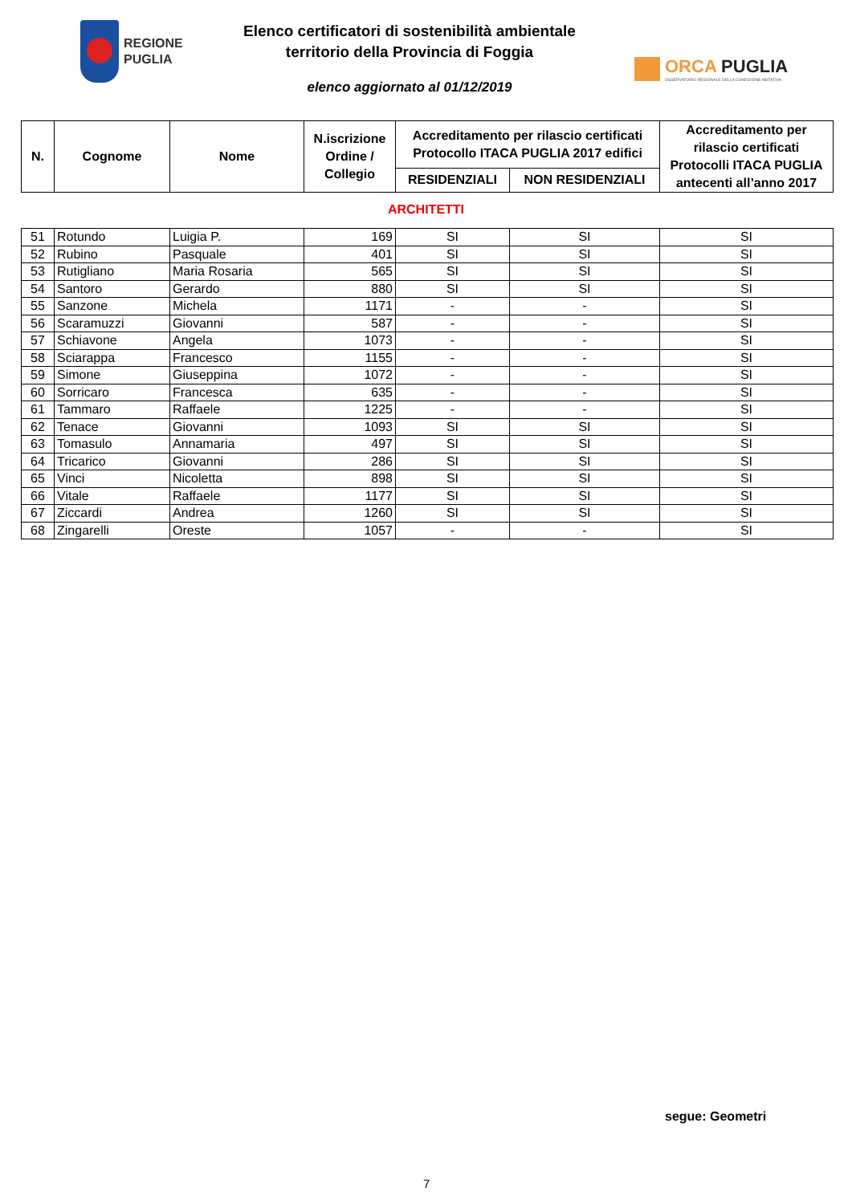REGIONE
PUGLIA
Elenco certificatori di sostenibilità ambientale
territorio della Provincia di Foggia
elenco aggiornato al 01/12/2019
ORCA PUGLIA
OSSERVATORIO REGIONALE DELLA CONDIZIONE ABITATIVA
| N. | Cognome | Nome | N.iscrizione Ordine / Collegio | Accreditamento per rilascio certificati Protocollo ITACA PUGLIA 2017 edifici | | Accreditamento per rilascio certificati Protocolli ITACA PUGLIA antecenti all’anno 2017 |
| --- | --- | --- | --- | --- | --- | --- |
| | | | | RESIDENZIALI | NON RESIDENZIALI | |
ARCHITETTI
| 51 | Rotundo | Luigia P. | 169 | SI | SI | SI |
| 52 | Rubino | Pasquale | 401 | SI | SI | SI |
| 53 | Rutigliano | Maria Rosaria | 565 | SI | SI | SI |
| 54 | Santoro | Gerardo | 880 | SI | SI | SI |
| 55 | Sanzone | Michela | 1171 | - | - | SI |
| 56 | Scaramuzzi | Giovanni | 587 | - | - | SI |
| 57 | Schiavone | Angela | 1073 | - | - | SI |
| 58 | Sciarappa | Francesco | 1155 | - | - | SI |
| 59 | Simone | Giuseppina | 1072 | - | - | SI |
| 60 | Sorricaro | Francesca | 635 | - | - | SI |
| 61 | Tammaro | Raffaele | 1225 | - | - | SI |
| 62 | Tenace | Giovanni | 1093 | SI | SI | SI |
| 63 | Tomasulo | Annamaria | 497 | SI | SI | SI |
| 64 | Tricarico | Giovanni | 286 | SI | SI | SI |
| 65 | Vinci | Nicoletta | 898 | SI | SI | SI |
| 66 | Vitale | Raffaele | 1177 | SI | SI | SI |
| 67 | Ziccardi | Andrea | 1260 | SI | SI | SI |
| 68 | Zingarelli | Oreste | 1057 | - | - | SI |
segue: Geometri
7